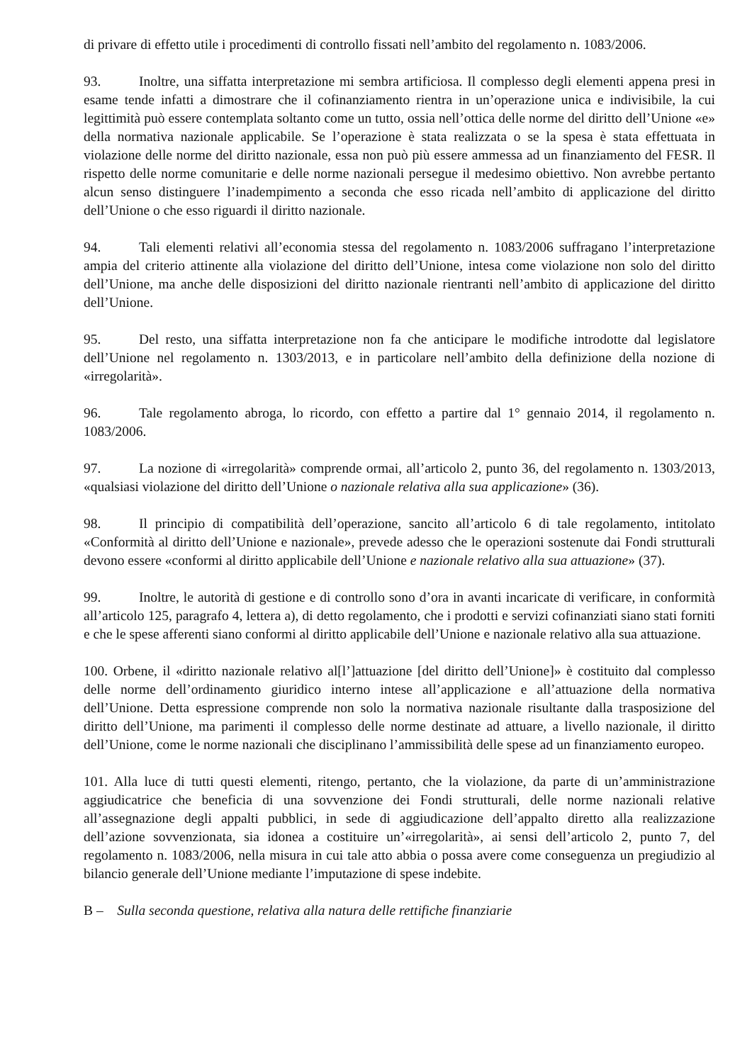di privare di effetto utile i procedimenti di controllo fissati nell’ambito del regolamento n. 1083/2006.
93. Inoltre, una siffatta interpretazione mi sembra artificiosa. Il complesso degli elementi appena presi in esame tende infatti a dimostrare che il cofinanziamento rientra in un’operazione unica e indivisibile, la cui legittimità può essere contemplata soltanto come un tutto, ossia nell’ottica delle norme del diritto dell’Unione «e» della normativa nazionale applicabile. Se l’operazione è stata realizzata o se la spesa è stata effettuata in violazione delle norme del diritto nazionale, essa non può più essere ammessa ad un finanziamento del FESR. Il rispetto delle norme comunitarie e delle norme nazionali persegue il medesimo obiettivo. Non avrebbe pertanto alcun senso distinguere l’inadempimento a seconda che esso ricada nell’ambito di applicazione del diritto dell’Unione o che esso riguardi il diritto nazionale.
94. Tali elementi relativi all’economia stessa del regolamento n. 1083/2006 suffragano l’interpretazione ampia del criterio attinente alla violazione del diritto dell’Unione, intesa come violazione non solo del diritto dell’Unione, ma anche delle disposizioni del diritto nazionale rientranti nell’ambito di applicazione del diritto dell’Unione.
95. Del resto, una siffatta interpretazione non fa che anticipare le modifiche introdotte dal legislatore dell’Unione nel regolamento n. 1303/2013, e in particolare nell’ambito della definizione della nozione di «irregolarità».
96. Tale regolamento abroga, lo ricordo, con effetto a partire dal 1° gennaio 2014, il regolamento n. 1083/2006.
97. La nozione di «irregolarità» comprende ormai, all’articolo 2, punto 36, del regolamento n. 1303/2013, «qualsiasi violazione del diritto dell’Unione o nazionale relativa alla sua applicazione» (36).
98. Il principio di compatibilità dell’operazione, sancito all’articolo 6 di tale regolamento, intitolato «Conformità al diritto dell’Unione e nazionale», prevede adesso che le operazioni sostenute dai Fondi strutturali devono essere «conformi al diritto applicabile dell’Unione e nazionale relativo alla sua attuazione» (37).
99. Inoltre, le autorità di gestione e di controllo sono d’ora in avanti incaricate di verificare, in conformità all’articolo 125, paragrafo 4, lettera a), di detto regolamento, che i prodotti e servizi cofinanziati siano stati forniti e che le spese afferenti siano conformi al diritto applicabile dell’Unione e nazionale relativo alla sua attuazione.
100. Orbene, il «diritto nazionale relativo al[l’]attuazione [del diritto dell’Unione]» è costituito dal complesso delle norme dell’ordinamento giuridico interno intese all’applicazione e all’attuazione della normativa dell’Unione. Detta espressione comprende non solo la normativa nazionale risultante dalla trasposizione del diritto dell’Unione, ma parimenti il complesso delle norme destinate ad attuare, a livello nazionale, il diritto dell’Unione, come le norme nazionali che disciplinano l’ammissibilità delle spese ad un finanziamento europeo.
101. Alla luce di tutti questi elementi, ritengo, pertanto, che la violazione, da parte di un’amministrazione aggiudicatrice che beneficia di una sovvenzione dei Fondi strutturali, delle norme nazionali relative all’assegnazione degli appalti pubblici, in sede di aggiudicazione dell’appalto diretto alla realizzazione dell’azione sovvenzionata, sia idonea a costituire un’«irregolarità», ai sensi dell’articolo 2, punto 7, del regolamento n. 1083/2006, nella misura in cui tale atto abbia o possa avere come conseguenza un pregiudizio al bilancio generale dell’Unione mediante l’imputazione di spese indebite.
B – Sulla seconda questione, relativa alla natura delle rettifiche finanziarie